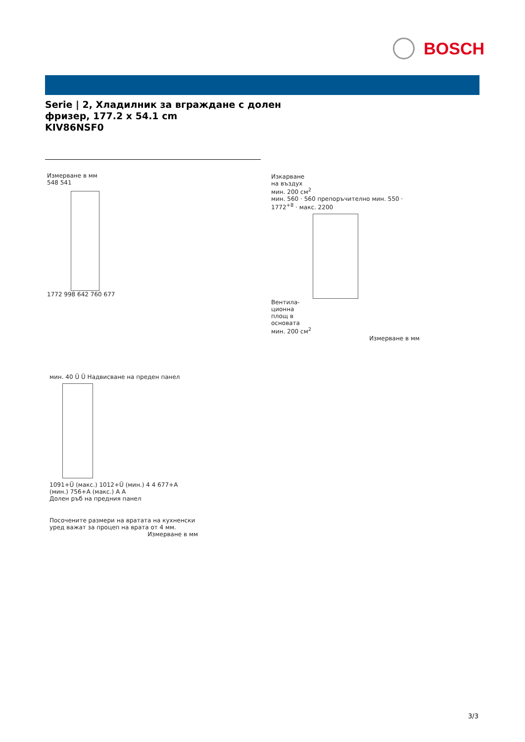BOSCH
Serie | 2, Хладилник за вграждане с долен
фризер, 177.2 x 54.1 cm
KIV86NSF0
Измерване в мм
548 541
1772 998 642 760 677
Изкарване
на въздух
мин. 200 см<sup>2</sup>
мин. 560 · 560 препоръчително мин. 550 · 1772<sup>+8</sup> · макс. 2200
Вентила-
ционна
площ в
основата
мин. 200 см<sup>2</sup>
Измерване в мм
мин. 40 Ü Ü Надвисване на преден панел
1091+Ü (макс.) 1012+Ü (мин.) 4 4 677+A (мин.) 756+A (макс.) A A
Долен ръб на предния панел
Посочените размери на вратата на кухненски
уред важат за процеп на врата от 4 мм.
Измерване в мм
3/3